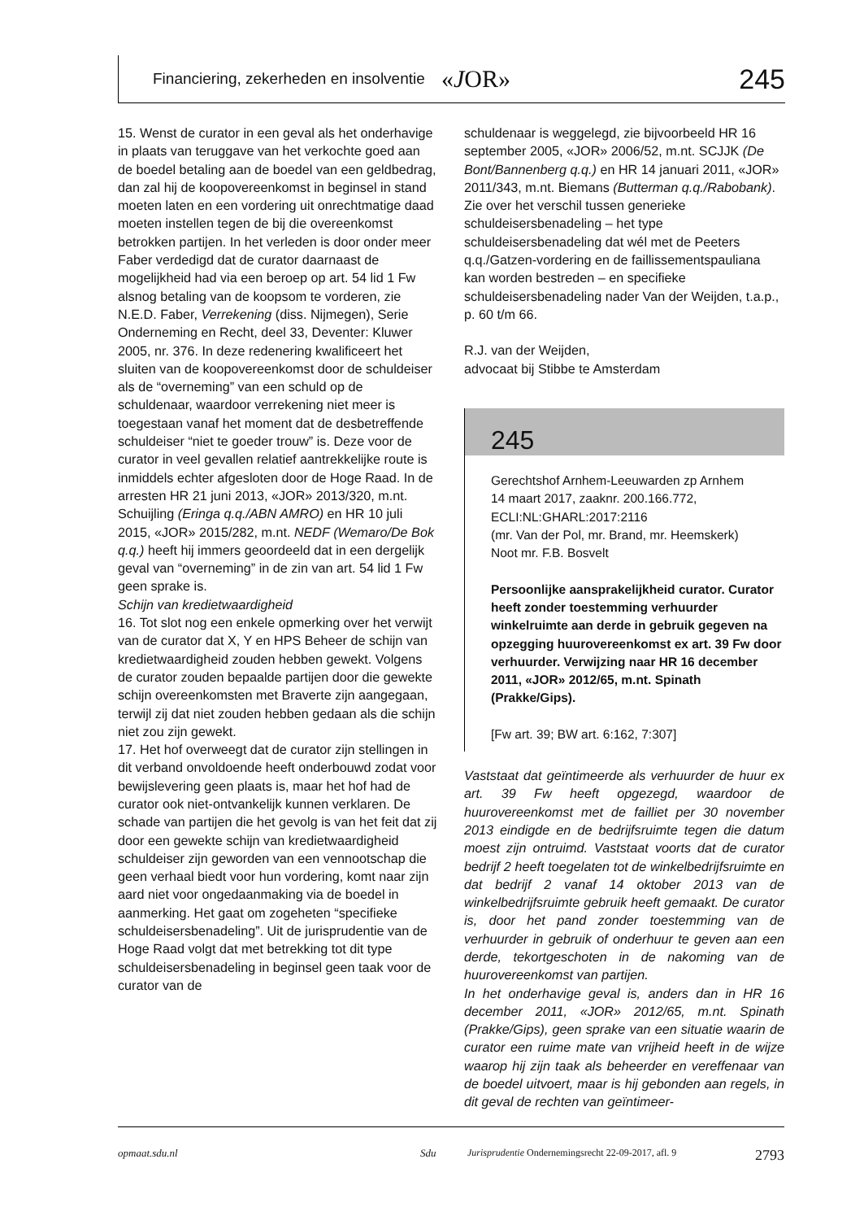Financiering, zekerheden en insolventie «JOR» 245
15. Wenst de curator in een geval als het onderhavige in plaats van teruggave van het verkochte goed aan de boedel betaling aan de boedel van een geldbedrag, dan zal hij de koopovereenkomst in beginsel in stand moeten laten en een vordering uit onrechtmatige daad moeten instellen tegen de bij die overeenkomst betrokken partijen. In het verleden is door onder meer Faber verdedigd dat de curator daarnaast de mogelijkheid had via een beroep op art. 54 lid 1 Fw alsnog betaling van de koopsom te vorderen, zie N.E.D. Faber, Verrekening (diss. Nijmegen), Serie Onderneming en Recht, deel 33, Deventer: Kluwer 2005, nr. 376. In deze redenering kwalificeert het sluiten van de koopovereenkomst door de schuldeiser als de “overneming” van een schuld op de schuldenaar, waardoor verrekening niet meer is toegestaan vanaf het moment dat de desbetreffende schuldeiser “niet te goeder trouw” is. Deze voor de curator in veel gevallen relatief aantrekkelijke route is inmiddels echter afgesloten door de Hoge Raad. In de arresten HR 21 juni 2013, «JOR» 2013/320, m.nt. Schuijling (Eringa q.q./ABN AMRO) en HR 10 juli 2015, «JOR» 2015/282, m.nt. NEDF (Wemaro/De Bok q.q.) heeft hij immers geoordeeld dat in een dergelijk geval van “overneming” in de zin van art. 54 lid 1 Fw geen sprake is.
Schijn van kredietwaardigheid
16. Tot slot nog een enkele opmerking over het verwijt van de curator dat X, Y en HPS Beheer de schijn van kredietwaardigheid zouden hebben gewekt. Volgens de curator zouden bepaalde partijen door die gewekte schijn overeenkomsten met Braverte zijn aangegaan, terwijl zij dat niet zouden hebben gedaan als die schijn niet zou zijn gewekt.
17. Het hof overweegt dat de curator zijn stellingen in dit verband onvoldoende heeft onderbouwd zodat voor bewijslevering geen plaats is, maar het hof had de curator ook niet-ontvankelijk kunnen verklaren. De schade van partijen die het gevolg is van het feit dat zij door een gewekte schijn van kredietwaardigheid schuldeiser zijn geworden van een vennootschap die geen verhaal biedt voor hun vordering, komt naar zijn aard niet voor ongedaanmaking via de boedel in aanmerking. Het gaat om zogeheten “specifieke schuldeisersbenadeling”. Uit de jurisprudentie van de Hoge Raad volgt dat met betrekking tot dit type schuldeisersbenadeling in beginsel geen taak voor de curator van de
schuldenaar is weggelegd, zie bijvoorbeeld HR 16 september 2005, «JOR» 2006/52, m.nt. SCJJK (De Bont/Bannenberg q.q.) en HR 14 januari 2011, «JOR» 2011/343, m.nt. Biemans (Butterman q.q./Rabobank). Zie over het verschil tussen generieke schuldeisersbenadeling – het type schuldeisersbenadeling dat wél met de Peeters q.q./Gatzen-vordering en de faillissementspauliana kan worden bestreden – en specifieke schuldeisersbenadeling nader Van der Weijden, t.a.p., p. 60 t/m 66.
R.J. van der Weijden,
advocaat bij Stibbe te Amsterdam
245
Gerechtshof Arnhem-Leeuwarden zp Arnhem
14 maart 2017, zaaknr. 200.166.772,
ECLI:NL:GHARL:2017:2116
(mr. Van der Pol, mr. Brand, mr. Heemskerk)
Noot mr. F.B. Bosvelt
Persoonlijke aansprakelijkheid curator. Curator heeft zonder toestemming verhuurder winkelruimte aan derde in gebruik gegeven na opzegging huurovereenkomst ex art. 39 Fw door verhuurder. Verwijzing naar HR 16 december 2011, «JOR» 2012/65, m.nt. Spinath (Prakke/Gips).
[Fw art. 39; BW art. 6:162, 7:307]
Vaststaat dat geïntimeerde als verhuurder de huur ex art. 39 Fw heeft opgezegd, waardoor de huurovereenkomst met de failliet per 30 november 2013 eindigde en de bedrijfsruimte tegen die datum moest zijn ontruimd. Vaststaat voorts dat de curator bedrijf 2 heeft toegelaten tot de winkelbedrijfsruimte en dat bedrijf 2 vanaf 14 oktober 2013 van de winkelbedrijfsruimte gebruik heeft gemaakt. De curator is, door het pand zonder toestemming van de verhuurder in gebruik of onderhuur te geven aan een derde, tekortgeschoten in de nakoming van de huurovereenkomst van partijen.
In het onderhavige geval is, anders dan in HR 16 december 2011, «JOR» 2012/65, m.nt. Spinath (Prakke/Gips), geen sprake van een situatie waarin de curator een ruime mate van vrijheid heeft in de wijze waarop hij zijn taak als beheerder en vereffenaar van de boedel uitvoert, maar is hij gebonden aan regels, in dit geval de rechten van geïntimeer-
opmaat.sdu.nl Sdu Jurisprudentie Ondernemingsrecht 22-09-2017, afl. 9 2793